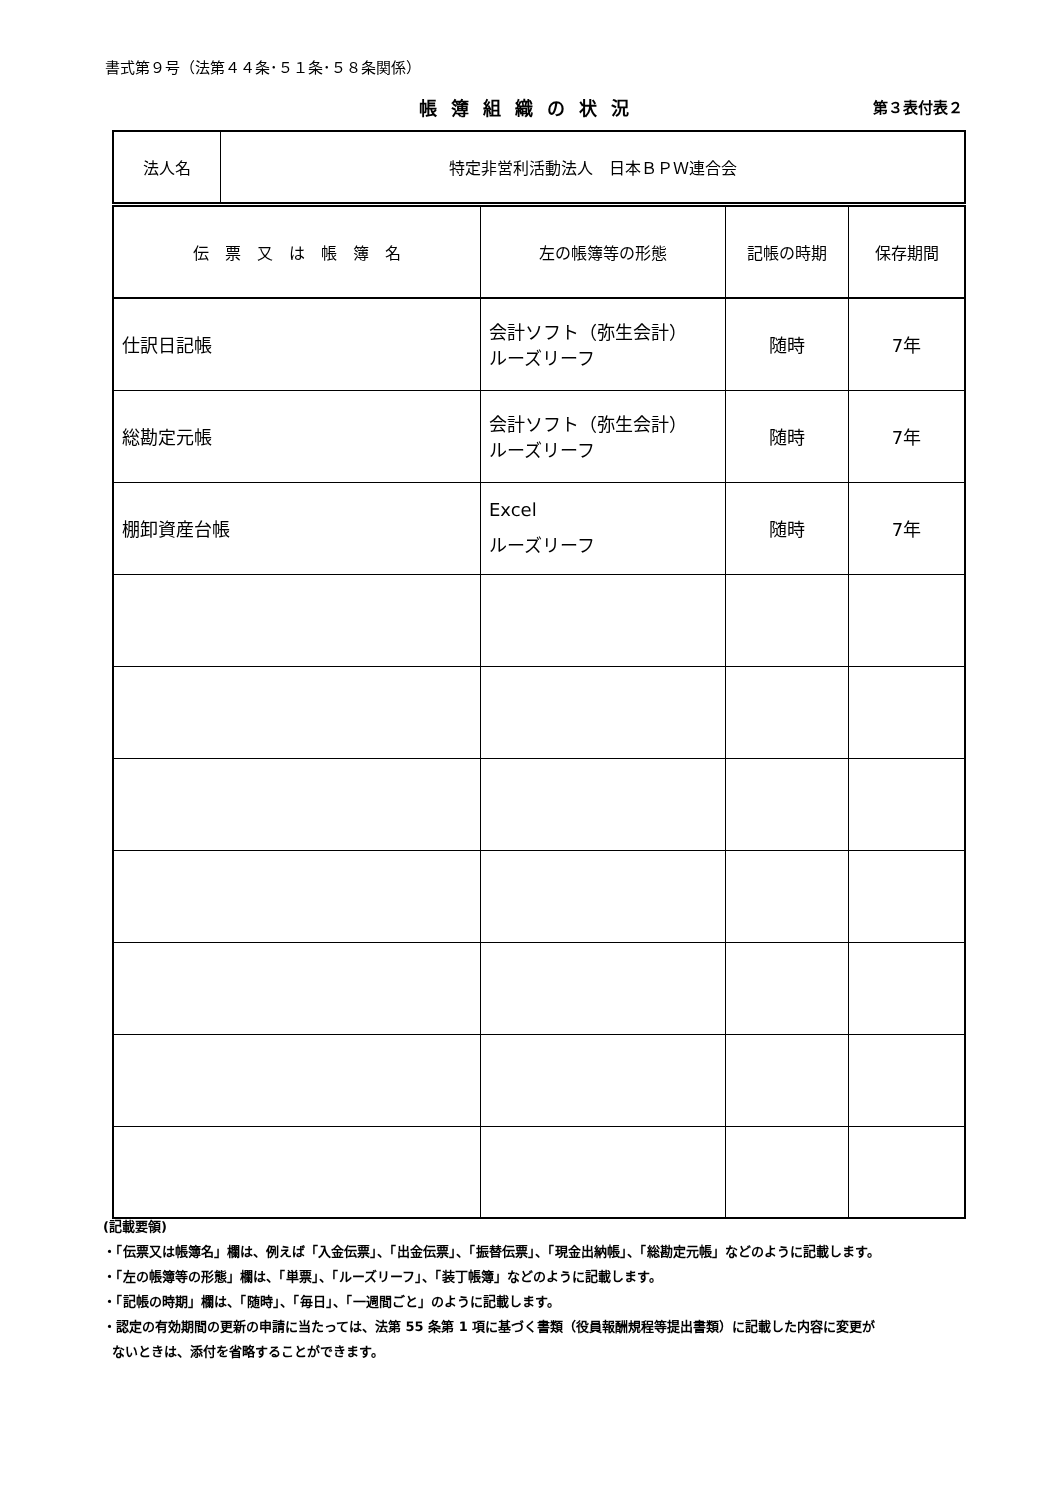書式第９号（法第４４条･５１条･５８条関係）
帳簿組織の状況 第３表付表２
| 法人名 | 特定非営利活動法人 日本ＢＰＷ連合会 |
| 伝 票 又 は 帳 簿 名 | 左の帳簿等の形態 | 記帳の時期 | 保存期間 |
| --- | --- | --- | --- |
| 仕訳日記帳 | 会計ソフト（弥生会計） ルーズリーフ | 随時 | 7年 |
| 総勘定元帳 | 会計ソフト（弥生会計） ルーズリーフ | 随時 | 7年 |
| 棚卸資産台帳 | Excel ルーズリーフ | 随時 | 7年 |
(記載要領)
・「伝票又は帳簿名」欄は、例えば「入金伝票」、「出金伝票」、「振替伝票」、「現金出納帳」、「総勘定元帳」などのように記載します。
・「左の帳簿等の形態」欄は、「単票」、「ルーズリーフ」、「装丁帳簿」などのように記載します。
・「記帳の時期」欄は、「随時」、「毎日」、「一週間ごと」のように記載します。
・認定の有効期間の更新の申請に当たっては、法第 55 条第 1 項に基づく書類（役員報酬規程等提出書類）に記載した内容に変更が
ないときは、添付を省略することができます。